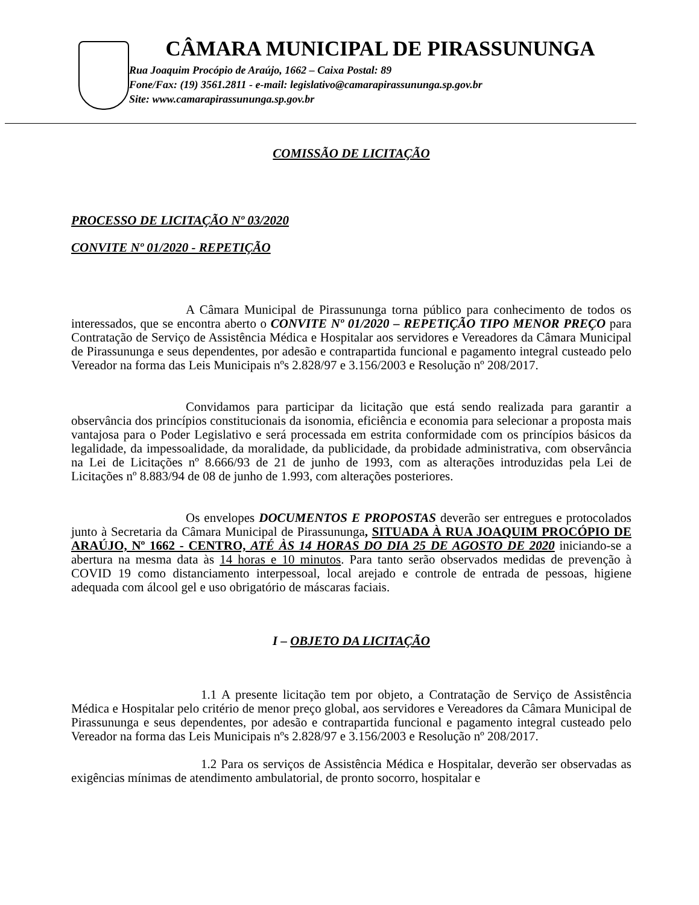CÂMARA MUNICIPAL DE PIRASSUNUNGA
Rua Joaquim Procópio de Araújo, 1662 – Caixa Postal: 89
Fone/Fax: (19) 3561.2811 - e-mail: legislativo@camarapirassununga.sp.gov.br
Site: www.camarapirassununga.sp.gov.br
COMISSÃO DE LICITAÇÃO
PROCESSO DE LICITAÇÃO Nº 03/2020
CONVITE Nº 01/2020 - REPETIÇÃO
A Câmara Municipal de Pirassununga torna público para conhecimento de todos os interessados, que se encontra aberto o CONVITE Nº 01/2020 – REPETIÇÃO TIPO MENOR PREÇO para Contratação de Serviço de Assistência Médica e Hospitalar aos servidores e Vereadores da Câmara Municipal de Pirassununga e seus dependentes, por adesão e contrapartida funcional e pagamento integral custeado pelo Vereador na forma das Leis Municipais nºs 2.828/97 e 3.156/2003 e Resolução nº 208/2017.
Convidamos para participar da licitação que está sendo realizada para garantir a observância dos princípios constitucionais da isonomia, eficiência e economia para selecionar a proposta mais vantajosa para o Poder Legislativo e será processada em estrita conformidade com os princípios básicos da legalidade, da impessoalidade, da moralidade, da publicidade, da probidade administrativa, com observância na Lei de Licitações nº 8.666/93 de 21 de junho de 1993, com as alterações introduzidas pela Lei de Licitações nº 8.883/94 de 08 de junho de 1.993, com alterações posteriores.
Os envelopes DOCUMENTOS E PROPOSTAS deverão ser entregues e protocolados junto à Secretaria da Câmara Municipal de Pirassununga, SITUADA À RUA JOAQUIM PROCÓPIO DE ARAÚJO, Nº 1662 - CENTRO, ATÉ ÀS 14 HORAS DO DIA 25 DE AGOSTO DE 2020 iniciando-se a abertura na mesma data às 14 horas e 10 minutos. Para tanto serão observados medidas de prevenção à COVID 19 como distanciamento interpessoal, local arejado e controle de entrada de pessoas, higiene adequada com álcool gel e uso obrigatório de máscaras faciais.
I – OBJETO DA LICITAÇÃO
1.1 A presente licitação tem por objeto, a Contratação de Serviço de Assistência Médica e Hospitalar pelo critério de menor preço global, aos servidores e Vereadores da Câmara Municipal de Pirassununga e seus dependentes, por adesão e contrapartida funcional e pagamento integral custeado pelo Vereador na forma das Leis Municipais nºs 2.828/97 e 3.156/2003 e Resolução nº 208/2017.
1.2 Para os serviços de Assistência Médica e Hospitalar, deverão ser observadas as exigências mínimas de atendimento ambulatorial, de pronto socorro, hospitalar e